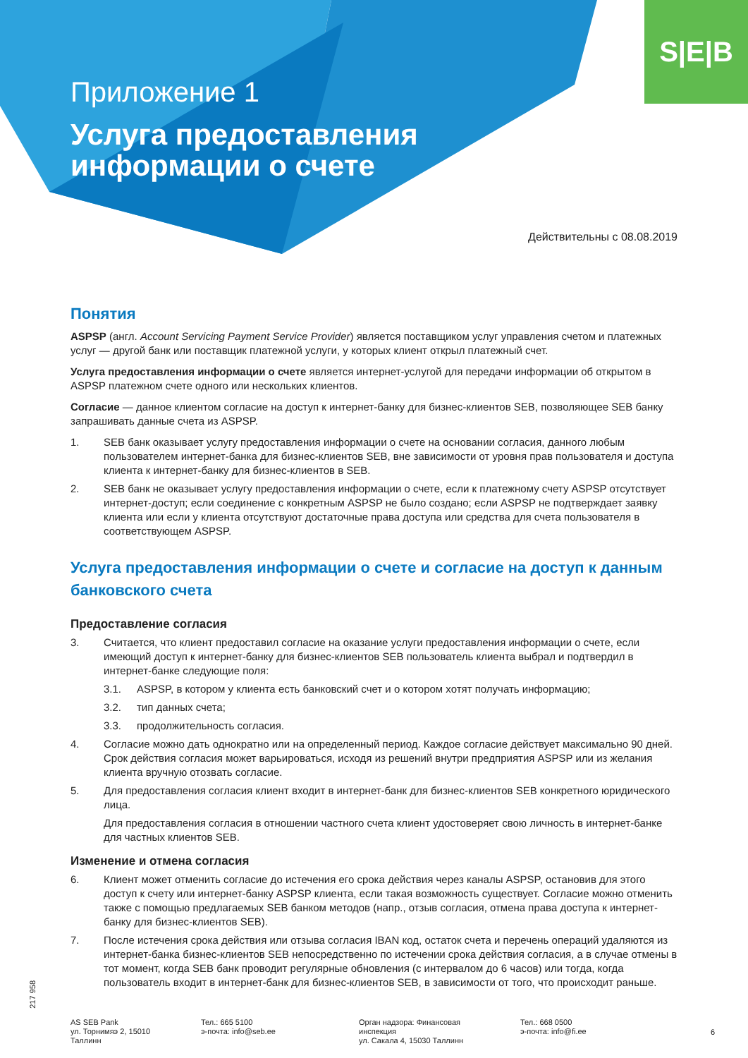S|E|B
Приложение 1
Услуга предоставления
информации о счете
Действительны с 08.08.2019
Понятия
ASPSP (англ. Account Servicing Payment Service Provider) является поставщиком услуг управления счетом и платежных услуг — другой банк или поставщик платежной услуги, у которых клиент открыл платежный счет.
Услуга предоставления информации о счете является интернет-услугой для передачи информации об открытом в ASPSP платежном счете одного или нескольких клиентов.
Согласие — данное клиентом согласие на доступ к интернет-банку для бизнес-клиентов SEB, позволяющее SEB банку запрашивать данные счета из ASPSP.
1. SEB банк оказывает услугу предоставления информации о счете на основании согласия, данного любым пользователем интернет-банка для бизнес-клиентов SEB, вне зависимости от уровня прав пользователя и доступа клиента к интернет-банку для бизнес-клиентов в SEB.
2. SEB банк не оказывает услугу предоставления информации о счете, если к платежному счету ASPSP отсутствует интернет-доступ; если соединение с конкретным ASPSP не было создано; если ASPSP не подтверждает заявку клиента или если у клиента отсутствуют достаточные права доступа или средства для счета пользователя в соответствующем ASPSP.
Услуга предоставления информации о счете и согласие на доступ к данным банковского счета
Предоставление согласия
3. Считается, что клиент предоставил согласие на оказание услуги предоставления информации о счете, если имеющий доступ к интернет-банку для бизнес-клиентов SEB пользователь клиента выбрал и подтвердил в интернет-банке следующие поля:
3.1. ASPSP, в котором у клиента есть банковский счет и о котором хотят получать информацию;
3.2. тип данных счета;
3.3. продолжительность согласия.
4. Согласие можно дать однократно или на определенный период. Каждое согласие действует максимально 90 дней. Срок действия согласия может варьироваться, исходя из решений внутри предприятия ASPSP или из желания клиента вручную отозвать согласие.
5. Для предоставления согласия клиент входит в интернет-банк для бизнес-клиентов SEB конкретного юридического лица.
Для предоставления согласия в отношении частного счета клиент удостоверяет свою личность в интернет-банке для частных клиентов SEB.
Изменение и отмена согласия
6. Клиент может отменить согласие до истечения его срока действия через каналы ASPSP, остановив для этого доступ к счету или интернет-банку ASPSP клиента, если такая возможность существует. Согласие можно отменить также с помощью предлагаемых SEB банком методов (напр., отзыв согласия, отмена права доступа к интернет-банку для бизнес-клиентов SEB).
7. После истечения срока действия или отзыва согласия IBAN код, остаток счета и перечень операций удаляются из интернет-банка бизнес-клиентов SEB непосредственно по истечении срока действия согласия, а в случае отмены в тот момент, когда SEB банк проводит регулярные обновления (с интервалом до 6 часов) или тогда, когда пользователь входит в интернет-банк для бизнес-клиентов SEB, в зависимости от того, что происходит раньше.
217 958
AS SEB Pank
ул. Торнимяэ 2, 15010
Таллинн
Тел.: 665 5100
э-почта: info@seb.ee
Орган надзора: Финансовая
инспекция
ул. Сакала 4, 15030 Таллинн
Тел.: 668 0500
э-почта: info@fi.ee
6